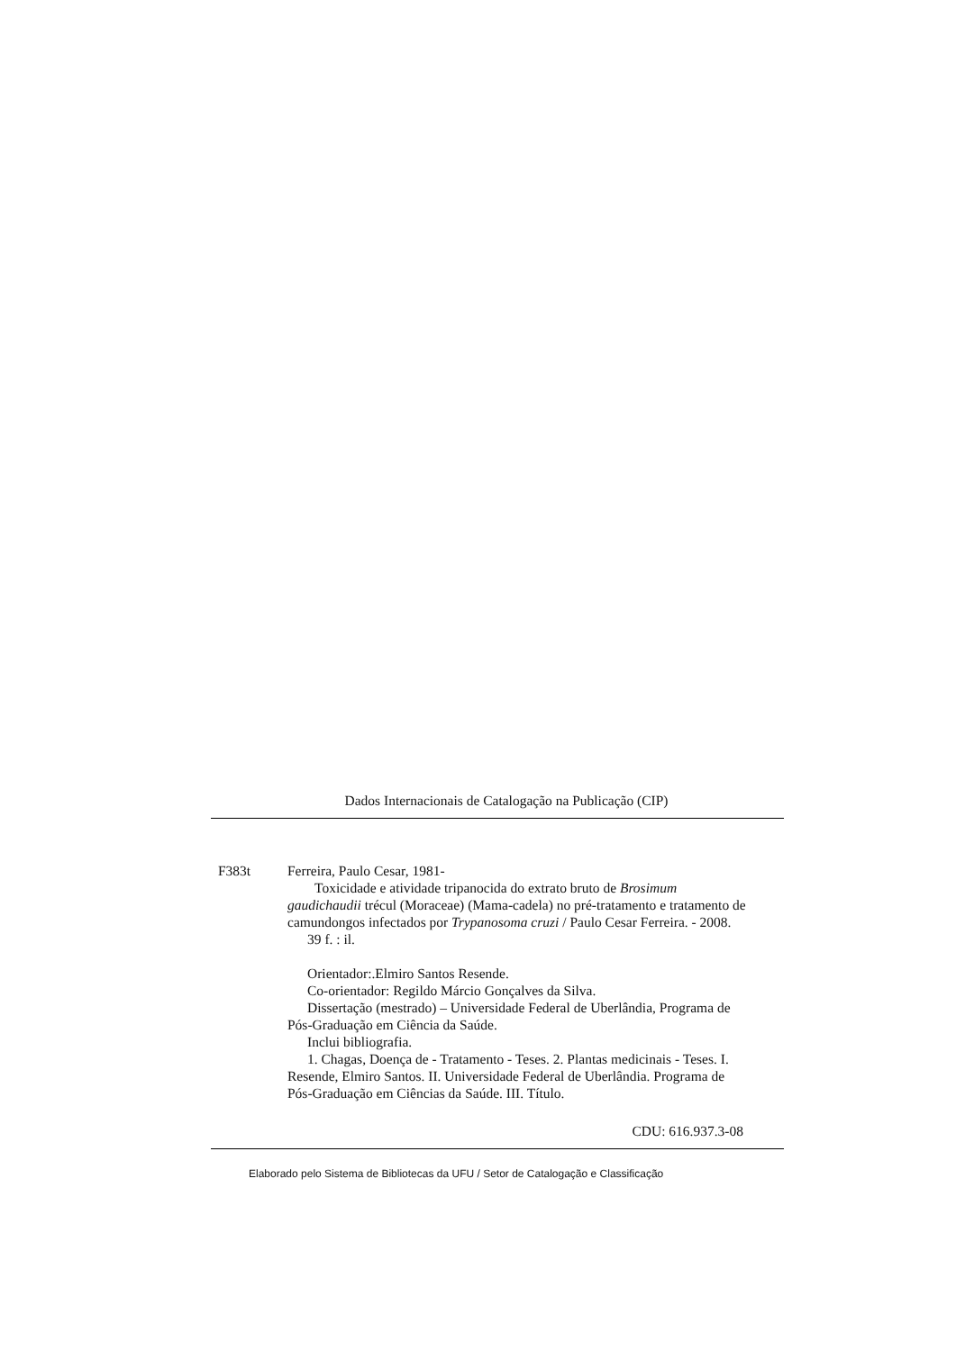Dados Internacionais de Catalogação na Publicação (CIP)
F383t Ferreira, Paulo Cesar, 1981-
Toxicidade e atividade tripanocida do extrato bruto de Brosimum gaudichaudii trécul (Moraceae) (Mama-cadela) no pré-tratamento e tratamento de camundongos infectados por Trypanosoma cruzi / Paulo Cesar Ferreira. - 2008.
39 f. : il.
Orientador:.Elmiro Santos Resende.
Co-orientador: Regildo Márcio Gonçalves da Silva.
Dissertação (mestrado) – Universidade Federal de Uberlândia, Programa de Pós-Graduação em Ciência da Saúde.
Inclui bibliografia.
1. Chagas, Doença de - Tratamento - Teses. 2. Plantas medicinais - Teses. I. Resende, Elmiro Santos. II. Universidade Federal de Uberlândia. Programa de Pós-Graduação em Ciências da Saúde. III. Título.
CDU: 616.937.3-08
Elaborado pelo Sistema de Bibliotecas da UFU / Setor de Catalogação e Classificação